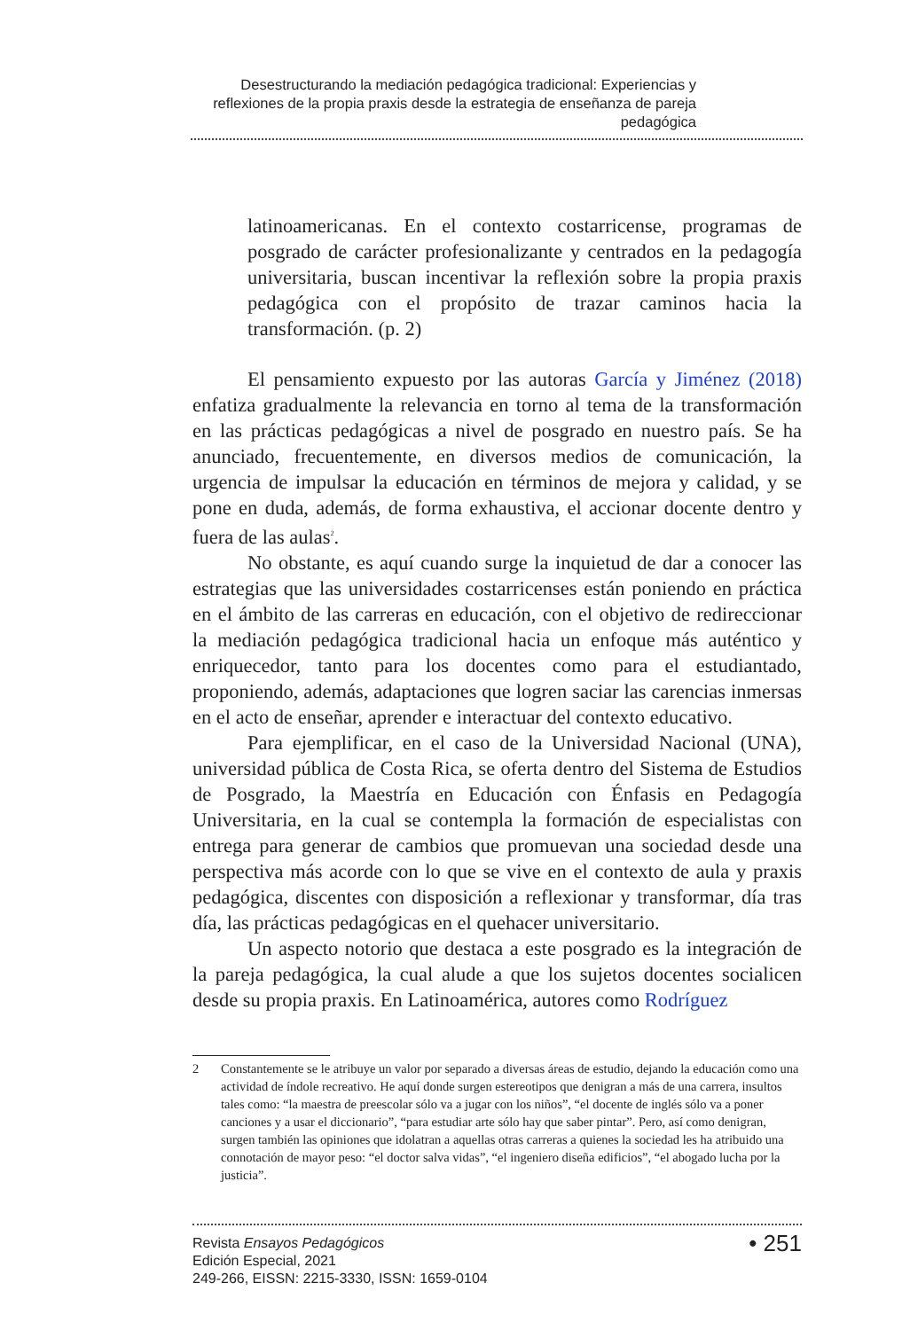Desestructurando la mediación pedagógica tradicional: Experiencias y reflexiones de la propia praxis desde la estrategia de enseñanza de pareja pedagógica
latinoamericanas. En el contexto costarricense, programas de posgrado de carácter profesionalizante y centrados en la pedagogía universitaria, buscan incentivar la reflexión sobre la propia praxis pedagógica con el propósito de trazar caminos hacia la transformación. (p. 2)
El pensamiento expuesto por las autoras García y Jiménez (2018) enfatiza gradualmente la relevancia en torno al tema de la transformación en las prácticas pedagógicas a nivel de posgrado en nuestro país. Se ha anunciado, frecuentemente, en diversos medios de comunicación, la urgencia de impulsar la educación en términos de mejora y calidad, y se pone en duda, además, de forma exhaustiva, el accionar docente dentro y fuera de las aulas<sup>2</sup>.
No obstante, es aquí cuando surge la inquietud de dar a conocer las estrategias que las universidades costarricenses están poniendo en práctica en el ámbito de las carreras en educación, con el objetivo de redireccionar la mediación pedagógica tradicional hacia un enfoque más auténtico y enriquecedor, tanto para los docentes como para el estudiantado, proponiendo, además, adaptaciones que logren saciar las carencias inmersas en el acto de enseñar, aprender e interactuar del contexto educativo.
Para ejemplificar, en el caso de la Universidad Nacional (UNA), universidad pública de Costa Rica, se oferta dentro del Sistema de Estudios de Posgrado, la Maestría en Educación con Énfasis en Pedagogía Universitaria, en la cual se contempla la formación de especialistas con entrega para generar de cambios que promuevan una sociedad desde una perspectiva más acorde con lo que se vive en el contexto de aula y praxis pedagógica, discentes con disposición a reflexionar y transformar, día tras día, las prácticas pedagógicas en el quehacer universitario.
Un aspecto notorio que destaca a este posgrado es la integración de la pareja pedagógica, la cual alude a que los sujetos docentes socialicen desde su propia praxis. En Latinoamérica, autores como Rodríguez
2 Constantemente se le atribuye un valor por separado a diversas áreas de estudio, dejando la educación como una actividad de índole recreativo. He aquí donde surgen estereotipos que denigran a más de una carrera, insultos tales como: “la maestra de preescolar sólo va a jugar con los niños”, “el docente de inglés sólo va a poner canciones y a usar el diccionario”, “para estudiar arte sólo hay que saber pintar”. Pero, así como denigran, surgen también las opiniones que idolatran a aquellas otras carreras a quienes la sociedad les ha atribuido una connotación de mayor peso: “el doctor salva vidas”, “el ingeniero diseña edificios”, “el abogado lucha por la justicia”.
Revista Ensayos Pedagógicos
Edición Especial, 2021
249-266, EISSN: 2215-3330, ISSN: 1659-0104
• 251